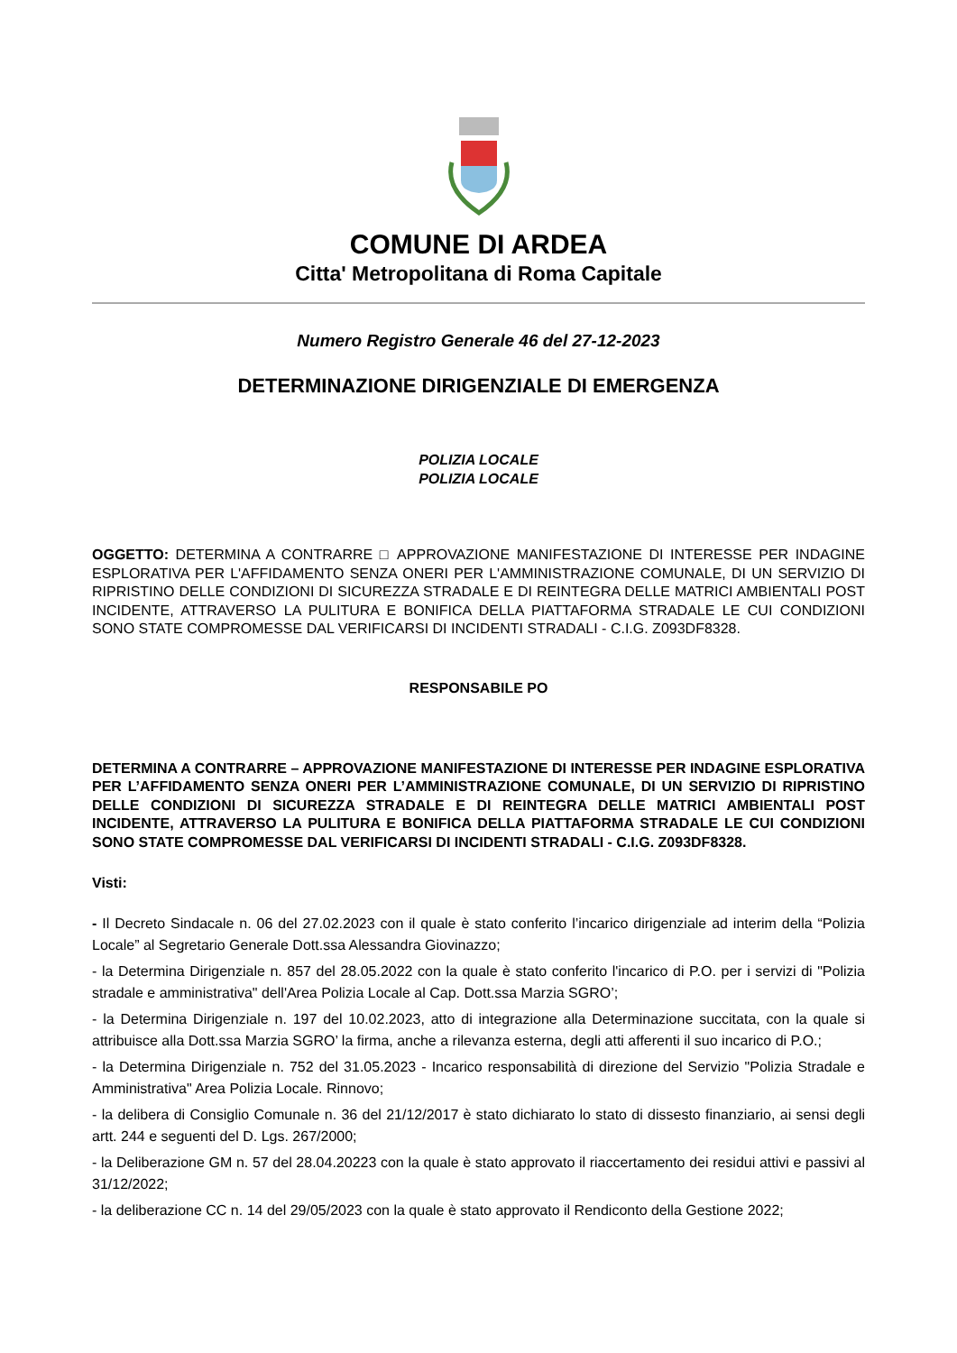COMUNE DI ARDEA
Citta' Metropolitana di Roma Capitale
Numero Registro Generale 46 del 27-12-2023
DETERMINAZIONE DIRIGENZIALE DI EMERGENZA
POLIZIA LOCALE
POLIZIA LOCALE
OGGETTO: DETERMINA A CONTRARRE □ APPROVAZIONE MANIFESTAZIONE DI INTERESSE PER INDAGINE ESPLORATIVA PER L'AFFIDAMENTO SENZA ONERI PER L'AMMINISTRAZIONE COMUNALE, DI UN SERVIZIO DI RIPRISTINO DELLE CONDIZIONI DI SICUREZZA STRADALE E DI REINTEGRA DELLE MATRICI AMBIENTALI POST INCIDENTE, ATTRAVERSO LA PULITURA E BONIFICA DELLA PIATTAFORMA STRADALE LE CUI CONDIZIONI SONO STATE COMPROMESSE DAL VERIFICARSI DI INCIDENTI STRADALI - C.I.G. Z093DF8328.
RESPONSABILE PO
DETERMINA A CONTRARRE – APPROVAZIONE MANIFESTAZIONE DI INTERESSE PER INDAGINE ESPLORATIVA PER L’AFFIDAMENTO SENZA ONERI PER L’AMMINISTRAZIONE COMUNALE, DI UN SERVIZIO DI RIPRISTINO DELLE CONDIZIONI DI SICUREZZA STRADALE E DI REINTEGRA DELLE MATRICI AMBIENTALI POST INCIDENTE, ATTRAVERSO LA PULITURA E BONIFICA DELLA PIATTAFORMA STRADALE LE CUI CONDIZIONI SONO STATE COMPROMESSE DAL VERIFICARSI DI INCIDENTI STRADALI - C.I.G. Z093DF8328.
Visti:
- Il Decreto Sindacale n. 06 del 27.02.2023 con il quale è stato conferito l’incarico dirigenziale ad interim della “Polizia Locale” al Segretario Generale Dott.ssa Alessandra Giovinazzo;
- la Determina Dirigenziale n. 857 del 28.05.2022 con la quale è stato conferito l'incarico di P.O. per i servizi di "Polizia stradale e amministrativa" dell'Area Polizia Locale al Cap. Dott.ssa Marzia SGRO’;
- la Determina Dirigenziale n. 197 del 10.02.2023, atto di integrazione alla Determinazione succitata, con la quale si attribuisce alla Dott.ssa Marzia SGRO’ la firma, anche a rilevanza esterna, degli atti afferenti il suo incarico di P.O.;
- la Determina Dirigenziale n. 752 del 31.05.2023 - Incarico responsabilità di direzione del Servizio "Polizia Stradale e Amministrativa" Area Polizia Locale. Rinnovo;
- la delibera di Consiglio Comunale n. 36 del 21/12/2017 è stato dichiarato lo stato di dissesto finanziario, ai sensi degli artt. 244 e seguenti del D. Lgs. 267/2000;
- la Deliberazione GM n. 57 del 28.04.20223 con la quale è stato approvato il riaccertamento dei residui attivi e passivi al 31/12/2022;
- la deliberazione CC n. 14 del 29/05/2023 con la quale è stato approvato il Rendiconto della Gestione 2022;